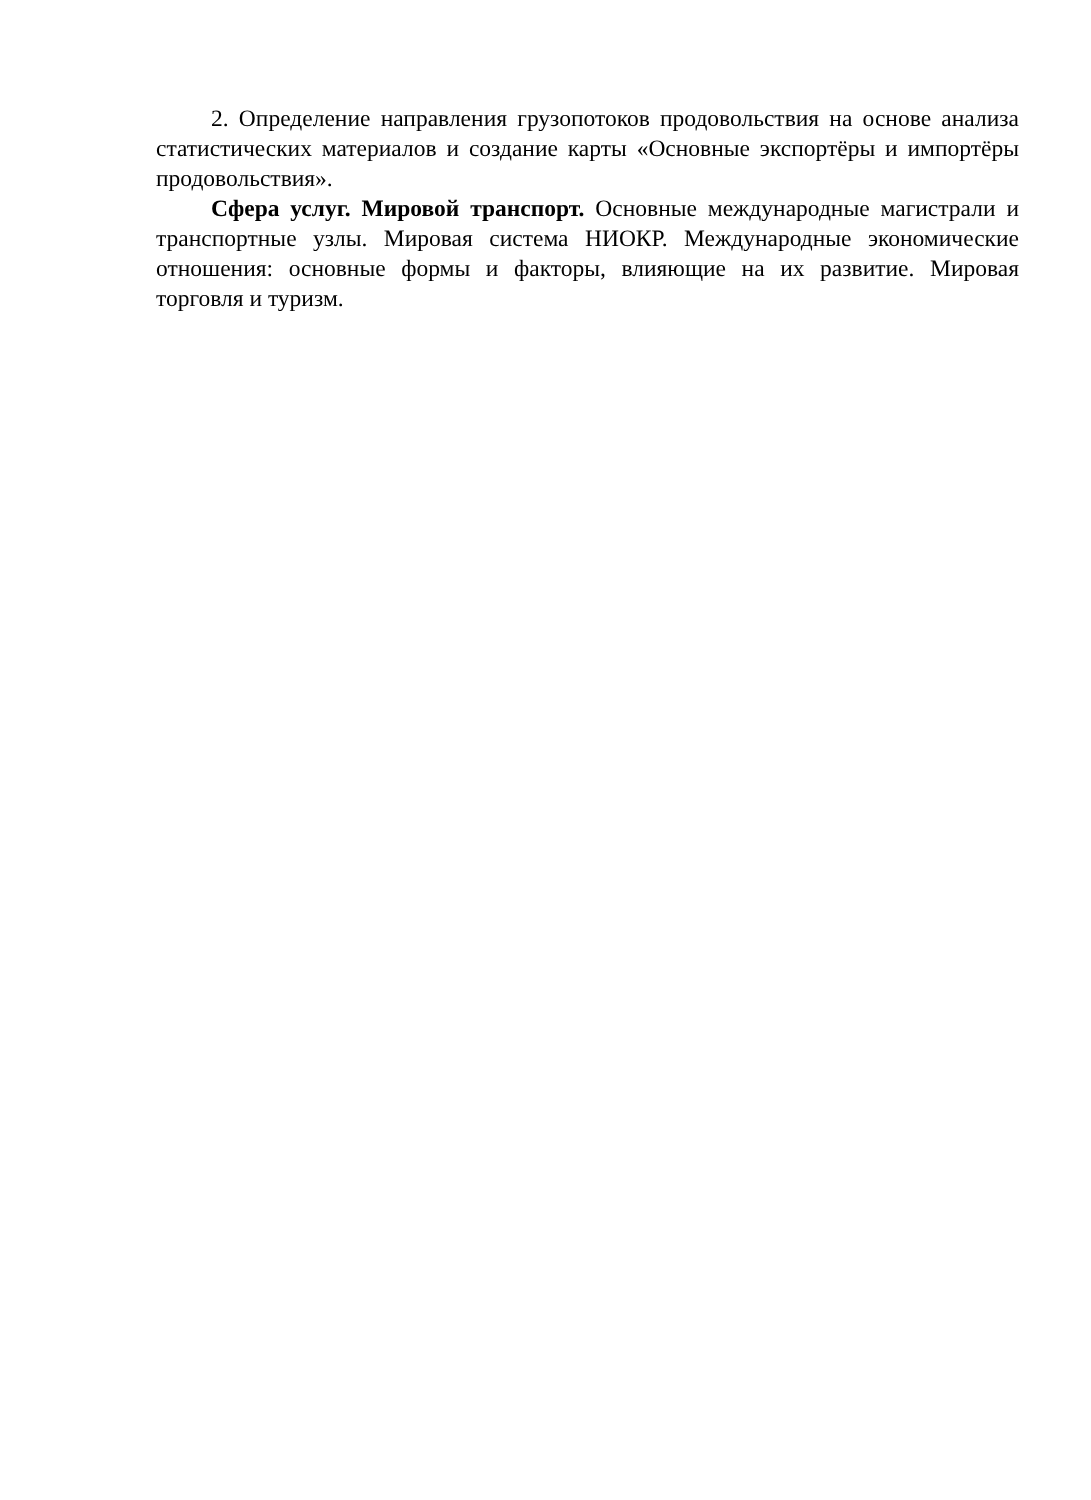2. Определение направления грузопотоков продовольствия на основе анализа статистических материалов и создание карты «Основные экспортёры и импортёры продовольствия».
Сфера услуг. Мировой транспорт. Основные международные магистрали и транспортные узлы. Мировая система НИОКР. Международные экономические отношения: основные формы и факторы, влияющие на их развитие. Мировая торговля и туризм.